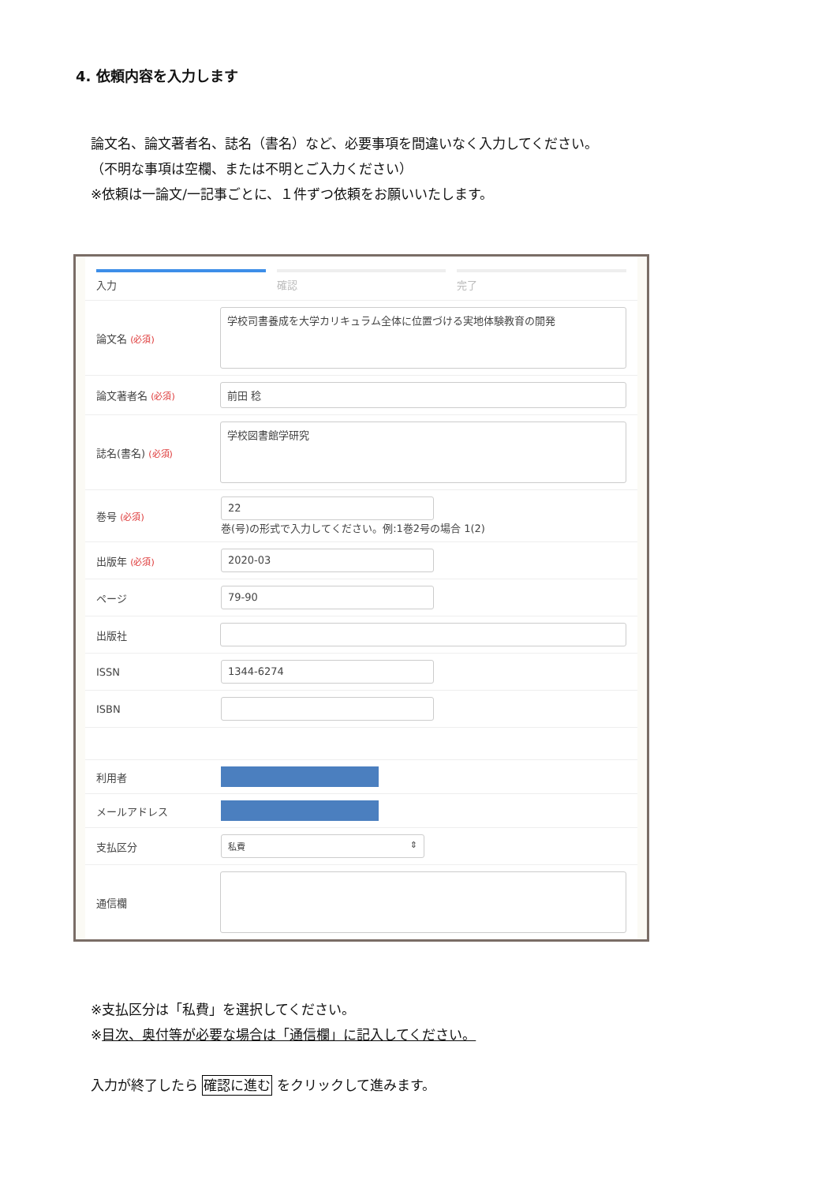4. 依頼内容を入力します
論文名、論文著者名、誌名（書名）など、必要事項を間違いなく入力してください。
（不明な事項は空欄、または不明とご入力ください）
※依頼は一論文/一記事ごとに、１件ずつ依頼をお願いいたします。
入力 確認 完了
論文名 (必須)
学校司書養成を大学カリキュラム全体に位置づける実地体験教育の開発
論文著者名 (必須)
前田 稔
誌名(書名) (必須)
学校図書館学研究
巻号 (必須)
22
巻(号)の形式で入力してください。例:1巻2号の場合 1(2)
出版年 (必須)
2020-03
ページ
79-90
出版社
ISSN
1344-6274
ISBN
利用者
メールアドレス
支払区分
私費 ⇕
通信欄
※支払区分は「私費」を選択してください。
※目次、奥付等が必要な場合は「通信欄」に記入してください。
入力が終了したら 確認に進む をクリックして進みます。